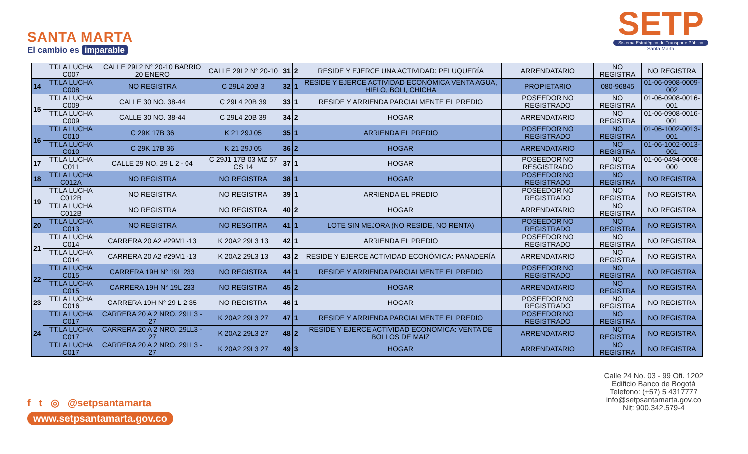SANTA MARTA
El cambio es imparable
SETP
Sistema Estratégico de Transporte Público
Santa Marta
| | TT.LA LUCHA C007 | CALLE 29L2 N° 20-10 BARRIO 20 ENERO | CALLE 29L2 N° 20-10 | 31 | 2 | RESIDE Y EJERCE UNA ACTIVIDAD: PELUQUERÍA | ARRENDATARIO | NO REGISTRA | NO REGISTRA |
| 14 | TT.LA LUCHA C008 | NO REGISTRA | C 29L4 20B 3 | 32 | 1 | RESIDE Y EJERCE ACTIVIDAD ECONÓMICA VENTA AGUA, HIELO, BOLI, CHICHA | PROPIETARIO | 080-96845 | 01-06-0908-0009-002 |
| 15 | TT.LA LUCHA C009 | CALLE 30 NO. 38-44 | C 29L4 20B 39 | 33 | 1 | RESIDE Y ARRIENDA PARCIALMENTE EL PREDIO | POSEEDOR NO REGISTRADO | NO REGISTRA | 01-06-0908-0016-001 |
| | TT.LA LUCHA C009 | CALLE 30 NO. 38-44 | C 29L4 20B 39 | 34 | 2 | HOGAR | ARRENDATARIO | NO REGISTRA | 01-06-0908-0016-001 |
| 16 | TT.LA LUCHA C010 | C 29K 17B 36 | K 21 29J 05 | 35 | 1 | ARRIENDA EL PREDIO | POSEEDOR NO REGISTRADO | NO REGISTRA | 01-06-1002-0013-001 |
| | TT.LA LUCHA C010 | C 29K 17B 36 | K 21 29J 05 | 36 | 2 | HOGAR | ARRENDATARIO | NO REGISTRA | 01-06-1002-0013-001 |
| 17 | TT.LA LUCHA C011 | CALLE 29 NO. 29 L 2 - 04 | C 29J1 17B 03 MZ 57 CS 14 | 37 | 1 | HOGAR | POSEEDOR NO RESGISTRADO | NO REGISTRA | 01-06-0494-0008-000 |
| 18 | TT.LA LUCHA C012A | NO REGISTRA | NO REGISTRA | 38 | 1 | HOGAR | POSEEDOR NO REGISTRADO | NO REGISTRA | NO REGISTRA |
| 19 | TT.LA LUCHA C012B | NO REGISTRA | NO REGISTRA | 39 | 1 | ARRIENDA EL PREDIO | POSEEDOR NO REGISTRADO | NO REGISTRA | NO REGISTRA |
| | TT.LA LUCHA C012B | NO REGISTRA | NO REGISTRA | 40 | 2 | HOGAR | ARRENDATARIO | NO REGISTRA | NO REGISTRA |
| 20 | TT.LA LUCHA C013 | NO REGISTRA | NO RESGITRA | 41 | 1 | LOTE SIN MEJORA (NO RESIDE, NO RENTA) | POSEEDOR NO REGISTRADO | NO REGISTRA | NO REGISTRA |
| 21 | TT.LA LUCHA C014 | CARRERA 20 A2 #29M1 -13 | K 20A2 29L3 13 | 42 | 1 | ARRIENDA EL PREDIO | POSEEDOR NO REGISTRADO | NO REGISTRA | NO REGISTRA |
| | TT.LA LUCHA C014 | CARRERA 20 A2 #29M1 -13 | K 20A2 29L3 13 | 43 | 2 | RESIDE Y EJERCE ACTIVIDAD ECONÓMICA: PANADERÍA | ARRENDATARIO | NO REGISTRA | NO REGISTRA |
| 22 | TT.LA LUCHA C015 | CARRERA 19H N° 19L 233 | NO REGISTRA | 44 | 1 | RESIDE Y ARRIENDA PARCIALMENTE EL PREDIO | POSEEDOR NO REGISTRADO | NO REGISTRA | NO REGISTRA |
| | TT.LA LUCHA C015 | CARRERA 19H N° 19L 233 | NO REGISTRA | 45 | 2 | HOGAR | ARRENDATARIO | NO REGISTRA | NO REGISTRA |
| 23 | TT.LA LUCHA C016 | CARRERA 19H N° 29 L 2-35 | NO REGISTRA | 46 | 1 | HOGAR | POSEEDOR NO REGISTRADO | NO REGISTRA | NO REGISTRA |
| 24 | TT.LA LUCHA C017 | CARRERA 20 A 2 NRO. 29LL3 - 27 | K 20A2 29L3 27 | 47 | 1 | RESIDE Y ARRIENDA PARCIALMENTE EL PREDIO | POSEEDOR NO REGISTRADO | NO REGISTRA | NO REGISTRA |
| | TT.LA LUCHA C017 | CARRERA 20 A 2 NRO. 29LL3 - 27 | K 20A2 29L3 27 | 48 | 2 | RESIDE Y EJERCE ACTIVIDAD ECONÓMICA: VENTA DE BOLLOS DE MAIZ | ARRENDATARIO | NO REGISTRA | NO REGISTRA |
| | TT.LA LUCHA C017 | CARRERA 20 A 2 NRO. 29LL3 - 27 | K 20A2 29L3 27 | 49 | 3 | HOGAR | ARRENDATARIO | NO REGISTRA | NO REGISTRA |
f t ◎ @setpsantamarta
www.setpsantamarta.gov.co
Calle 24 No. 03 - 99 Ofi. 1202
Edificio Banco de Bogotá
Telefono: (+57) 5 4317777
info@setpsantamarta.gov.co
Nit: 900.342.579-4